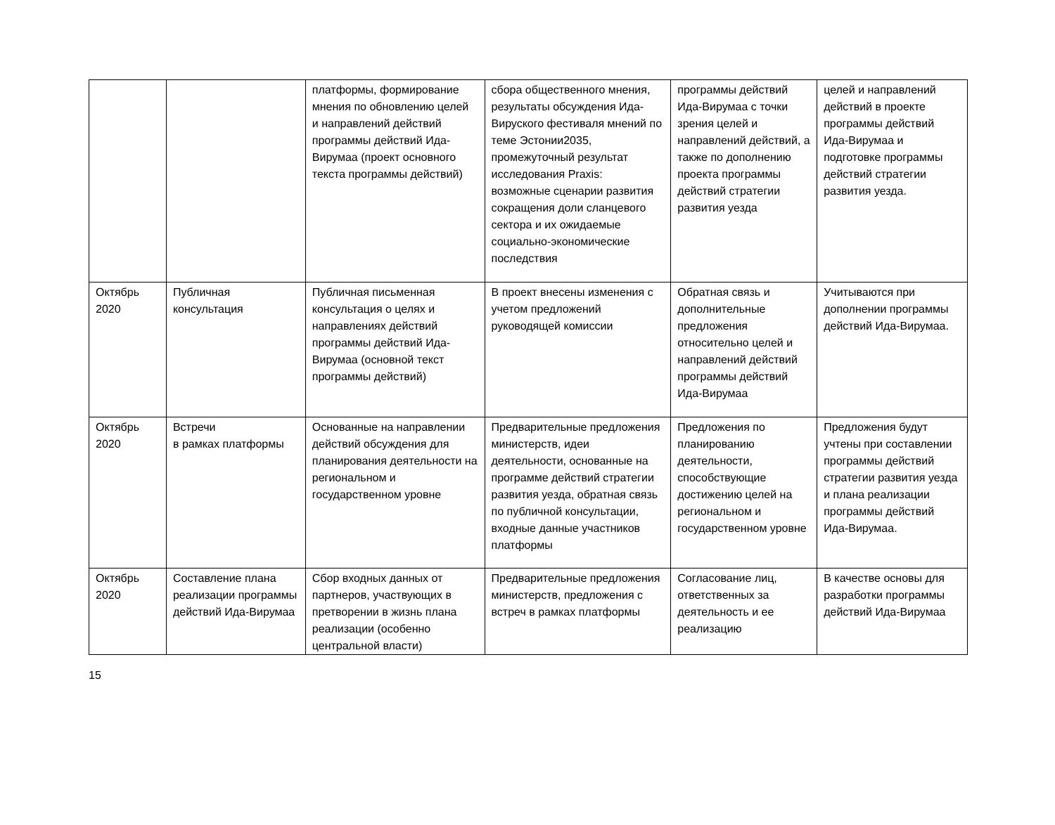| | | платформы, формирование мнения по обновлению целей и направлений действий программы действий Ида-Вирумаа (проект основного текста программы действий) | сбора общественного мнения, результаты обсуждения Ида-Вируского фестиваля мнений по теме Эстонии2035, промежуточный результат исследования Praxis: возможные сценарии развития сокращения доли сланцевого сектора и их ожидаемые социально-экономические последствия | программы действий Ида-Вирумаа с точки зрения целей и направлений действий, а также по дополнению проекта программы действий стратегии развития уезда | целей и направлений действий в проекте программы действий Ида-Вирумаа и подготовке программы действий стратегии развития уезда. |
| Октябрь 2020 | Публичная консультация | Публичная письменная консультация о целях и направлениях действий программы действий Ида-Вирумаа (основной текст программы действий) | В проект внесены изменения с учетом предложений руководящей комиссии | Обратная связь и дополнительные предложения относительно целей и направлений действий программы действий Ида-Вирумаа | Учитываются при дополнении программы действий Ида-Вирумаа. |
| Октябрь 2020 | Встречи в рамках платформы | Основанные на направлении действий обсуждения для планирования деятельности на региональном и государственном уровне | Предварительные предложения министерств, идеи деятельности, основанные на программе действий стратегии развития уезда, обратная связь по публичной консультации, входные данные участников платформы | Предложения по планированию деятельности, способствующие достижению целей на региональном и государственном уровне | Предложения будут учтены при составлении программы действий стратегии развития уезда и плана реализации программы действий Ида-Вирумаа. |
| Октябрь 2020 | Составление плана реализации программы действий Ида-Вирумаа | Сбор входных данных от партнеров, участвующих в претворении в жизнь плана реализации (особенно центральной власти) | Предварительные предложения министерств, предложения с встреч в рамках платформы | Согласование лиц, ответственных за деятельность и ее реализацию | В качестве основы для разработки программы действий Ида-Вирумаа |
15